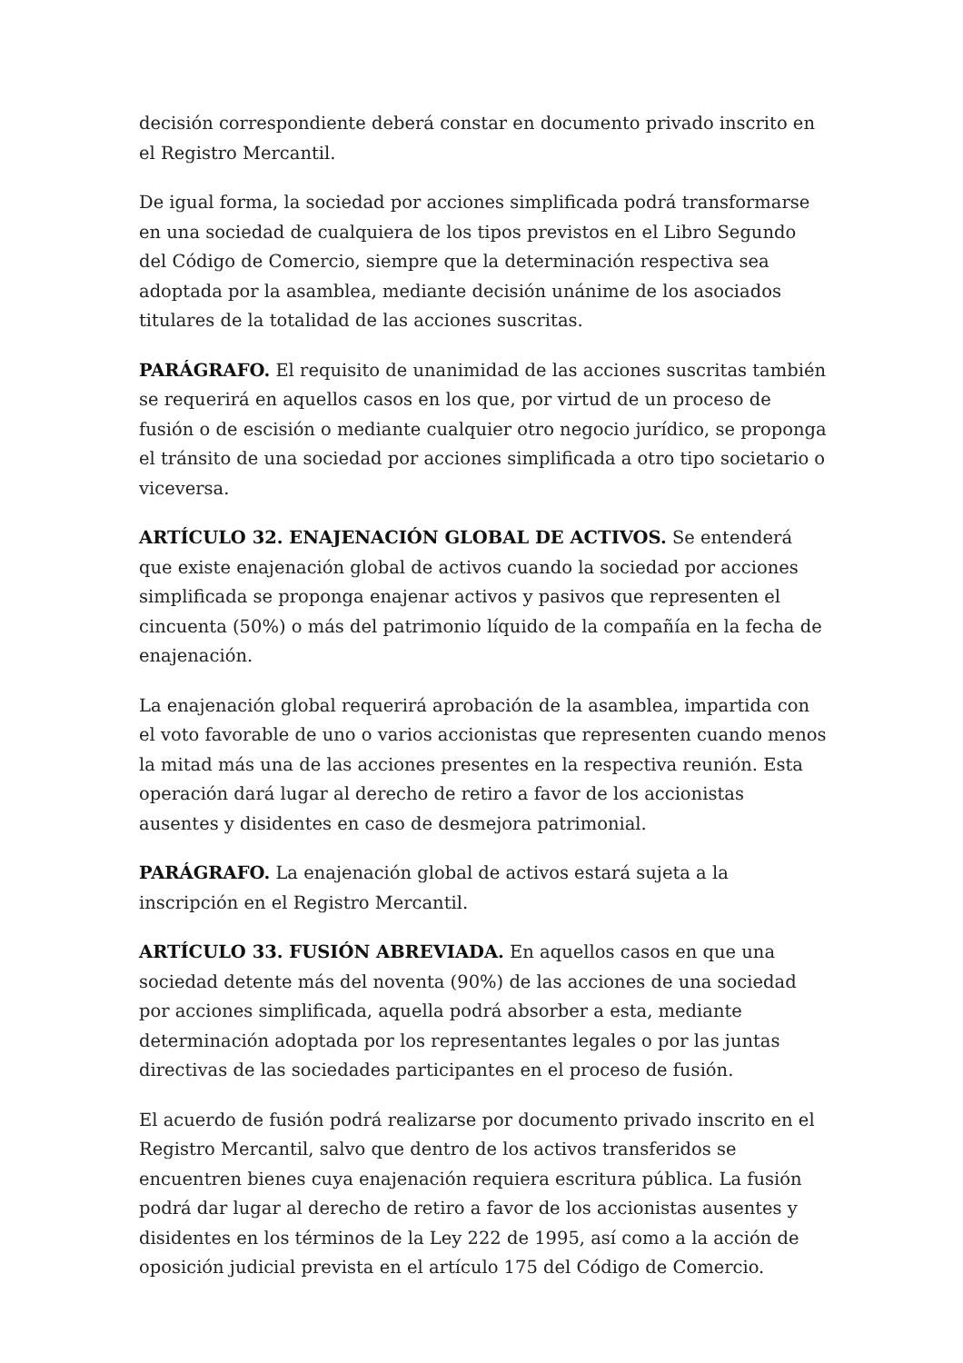decisión correspondiente deberá constar en documento privado inscrito en el Registro Mercantil.
De igual forma, la sociedad por acciones simplificada podrá transformarse en una sociedad de cualquiera de los tipos previstos en el Libro Segundo del Código de Comercio, siempre que la determinación respectiva sea adoptada por la asamblea, mediante decisión unánime de los asociados titulares de la totalidad de las acciones suscritas.
PARÁGRAFO. El requisito de unanimidad de las acciones suscritas también se requerirá en aquellos casos en los que, por virtud de un proceso de fusión o de escisión o mediante cualquier otro negocio jurídico, se proponga el tránsito de una sociedad por acciones simplificada a otro tipo societario o viceversa.
ARTÍCULO 32. ENAJENACIÓN GLOBAL DE ACTIVOS. Se entenderá que existe enajenación global de activos cuando la sociedad por acciones simplificada se proponga enajenar activos y pasivos que representen el cincuenta (50%) o más del patrimonio líquido de la compañía en la fecha de enajenación.
La enajenación global requerirá aprobación de la asamblea, impartida con el voto favorable de uno o varios accionistas que representen cuando menos la mitad más una de las acciones presentes en la respectiva reunión. Esta operación dará lugar al derecho de retiro a favor de los accionistas ausentes y disidentes en caso de desmejora patrimonial.
PARÁGRAFO. La enajenación global de activos estará sujeta a la inscripción en el Registro Mercantil.
ARTÍCULO 33. FUSIÓN ABREVIADA. En aquellos casos en que una sociedad detente más del noventa (90%) de las acciones de una sociedad por acciones simplificada, aquella podrá absorber a esta, mediante determinación adoptada por los representantes legales o por las juntas directivas de las sociedades participantes en el proceso de fusión.
El acuerdo de fusión podrá realizarse por documento privado inscrito en el Registro Mercantil, salvo que dentro de los activos transferidos se encuentren bienes cuya enajenación requiera escritura pública. La fusión podrá dar lugar al derecho de retiro a favor de los accionistas ausentes y disidentes en los términos de la Ley 222 de 1995, así como a la acción de oposición judicial prevista en el artículo 175 del Código de Comercio.